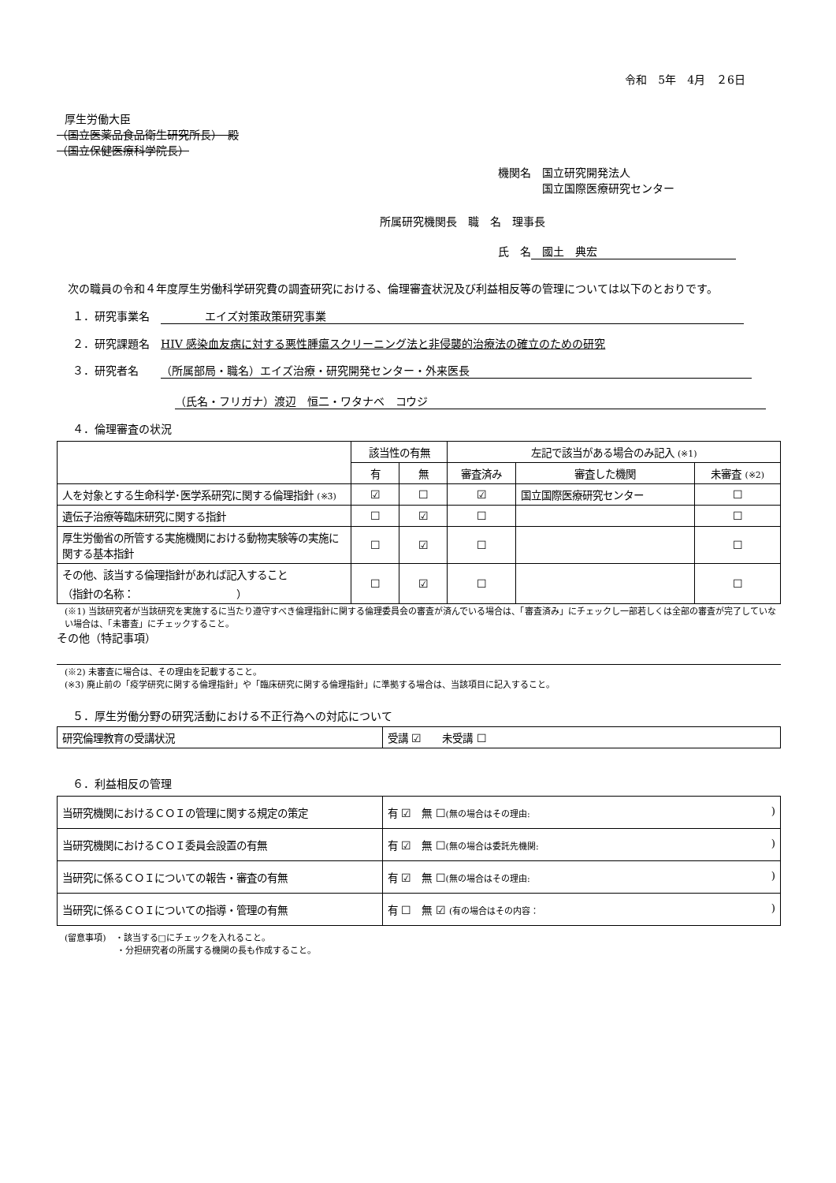令和　5年　4月　２6日
厚生労働大臣
（国立医薬品食品衛生研究所長）　殿
（国立保健医療科学院長）
機関名　国立研究開発法人
　　　　国立国際医療研究センター
所属研究機関長　職　名　理事長
氏　名　國土　典宏
　次の職員の令和４年度厚生労働科学研究費の調査研究における、倫理審査状況及び利益相反等の管理については以下のとおりです。
１．研究事業名　　　　　エイズ対策政策研究事業
２．研究課題名　HIV 感染血友病に対する悪性腫瘍スクリーニング法と非侵襲的治療法の確立のための研究
３．研究者名　　（所属部局・職名）エイズ治療・研究開発センター・外来医長
（氏名・フリガナ）渡辺　恒二・ワタナベ　コウジ
４．倫理審査の状況
| | 該当性の有無 | | 左記で該当がある場合のみ記入 (※1) | | |
| --- | --- | --- | --- | --- | --- |
| | 有 | 無 | 審査済み | 審査した機関 | 未審査 (※2) |
| 人を対象とする生命科学･医学系研究に関する倫理指針 (※3) | ☑ | ☐ | ☑ | 国立国際医療研究センター | ☐ |
| 遺伝子治療等臨床研究に関する指針 | ☐ | ☑ | ☐ | | ☐ |
| 厚生労働省の所管する実施機関における動物実験等の実施に関する基本指針 | ☐ | ☑ | ☐ | | ☐ |
| その他、該当する倫理指針があれば記入すること （指針の名称： ） | ☐ | ☑ | ☐ | | ☐ |
(※1) 当該研究者が当該研究を実施するに当たり遵守すべき倫理指針に関する倫理委員会の審査が済んでいる場合は、「審査済み」にチェックし一部若しくは全部の審査が完了していない場合は、「未審査」にチェックすること。
その他（特記事項）
(※2) 未審査に場合は、その理由を記載すること。
(※3) 廃止前の「疫学研究に関する倫理指針」や「臨床研究に関する倫理指針」に準拠する場合は、当該項目に記入すること。
５．厚生労働分野の研究活動における不正行為への対応について
| 研究倫理教育の受講状況 | 受講 ☑ 未受講 ☐ |
６．利益相反の管理
| 当研究機関におけるＣＯＩの管理に関する規定の策定 | 有 ☑ 無 ☐ (無の場合はその理由: ) |
| 当研究機関におけるＣＯＩ委員会設置の有無 | 有 ☑ 無 ☐ (無の場合は委託先機関: ) |
| 当研究に係るＣＯＩについての報告・審査の有無 | 有 ☑ 無 ☐ (無の場合はその理由: ) |
| 当研究に係るＣＯＩについての指導・管理の有無 | 有 ☐ 無 ☑ (有の場合はその内容： ) |
(留意事項)　・該当する□にチェックを入れること。
　　　　　　・分担研究者の所属する機関の長も作成すること。